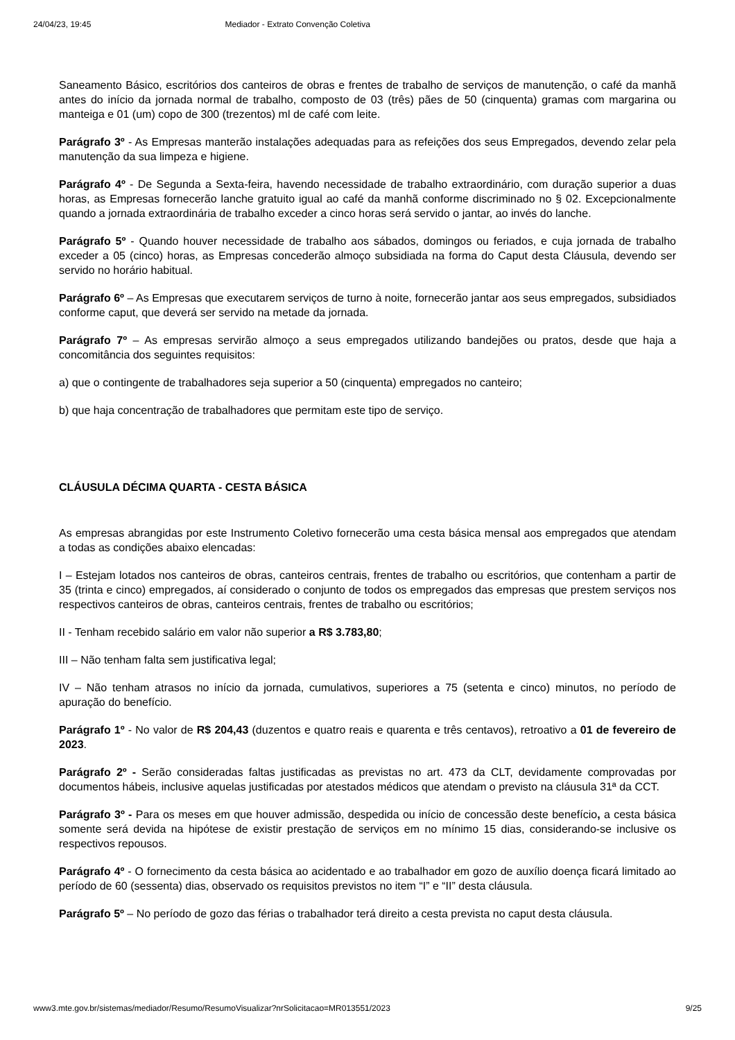24/04/23, 19:45 Mediador - Extrato Convenção Coletiva
Saneamento Básico, escritórios dos canteiros de obras e frentes de trabalho de serviços de manutenção, o café da manhã antes do início da jornada normal de trabalho, composto de 03 (três) pães de 50 (cinquenta) gramas com margarina ou manteiga e 01 (um) copo de 300 (trezentos) ml de café com leite.
Parágrafo 3º - As Empresas manterão instalações adequadas para as refeições dos seus Empregados, devendo zelar pela manutenção da sua limpeza e higiene.
Parágrafo 4º - De Segunda a Sexta-feira, havendo necessidade de trabalho extraordinário, com duração superior a duas horas, as Empresas fornecerão lanche gratuito igual ao café da manhã conforme discriminado no § 02. Excepcionalmente quando a jornada extraordinária de trabalho exceder a cinco horas será servido o jantar, ao invés do lanche.
Parágrafo 5º - Quando houver necessidade de trabalho aos sábados, domingos ou feriados, e cuja jornada de trabalho exceder a 05 (cinco) horas, as Empresas concederão almoço subsidiada na forma do Caput desta Cláusula, devendo ser servido no horário habitual.
Parágrafo 6º – As Empresas que executarem serviços de turno à noite, fornecerão jantar aos seus empregados, subsidiados conforme caput, que deverá ser servido na metade da jornada.
Parágrafo 7º – As empresas servirão almoço a seus empregados utilizando bandejões ou pratos, desde que haja a concomitância dos seguintes requisitos:
a) que o contingente de trabalhadores seja superior a 50 (cinquenta) empregados no canteiro;
b) que haja concentração de trabalhadores que permitam este tipo de serviço.
CLÁUSULA DÉCIMA QUARTA - CESTA BÁSICA
As empresas abrangidas por este Instrumento Coletivo fornecerão uma cesta básica mensal aos empregados que atendam a todas as condições abaixo elencadas:
I – Estejam lotados nos canteiros de obras, canteiros centrais, frentes de trabalho ou escritórios, que contenham a partir de 35 (trinta e cinco) empregados, aí considerado o conjunto de todos os empregados das empresas que prestem serviços nos respectivos canteiros de obras, canteiros centrais, frentes de trabalho ou escritórios;
II - Tenham recebido salário em valor não superior a R$ 3.783,80;
III – Não tenham falta sem justificativa legal;
IV – Não tenham atrasos no início da jornada, cumulativos, superiores a 75 (setenta e cinco) minutos, no período de apuração do benefício.
Parágrafo 1º - No valor de R$ 204,43 (duzentos e quatro reais e quarenta e três centavos), retroativo a 01 de fevereiro de 2023.
Parágrafo 2º - Serão consideradas faltas justificadas as previstas no art. 473 da CLT, devidamente comprovadas por documentos hábeis, inclusive aquelas justificadas por atestados médicos que atendam o previsto na cláusula 31ª da CCT.
Parágrafo 3º - Para os meses em que houver admissão, despedida ou início de concessão deste benefício, a cesta básica somente será devida na hipótese de existir prestação de serviços em no mínimo 15 dias, considerando-se inclusive os respectivos repousos.
Parágrafo 4º - O fornecimento da cesta básica ao acidentado e ao trabalhador em gozo de auxílio doença ficará limitado ao período de 60 (sessenta) dias, observado os requisitos previstos no item “I” e “II” desta cláusula.
Parágrafo 5º – No período de gozo das férias o trabalhador terá direito a cesta prevista no caput desta cláusula.
www3.mte.gov.br/sistemas/mediador/Resumo/ResumoVisualizar?nrSolicitacao=MR013551/2023 9/25